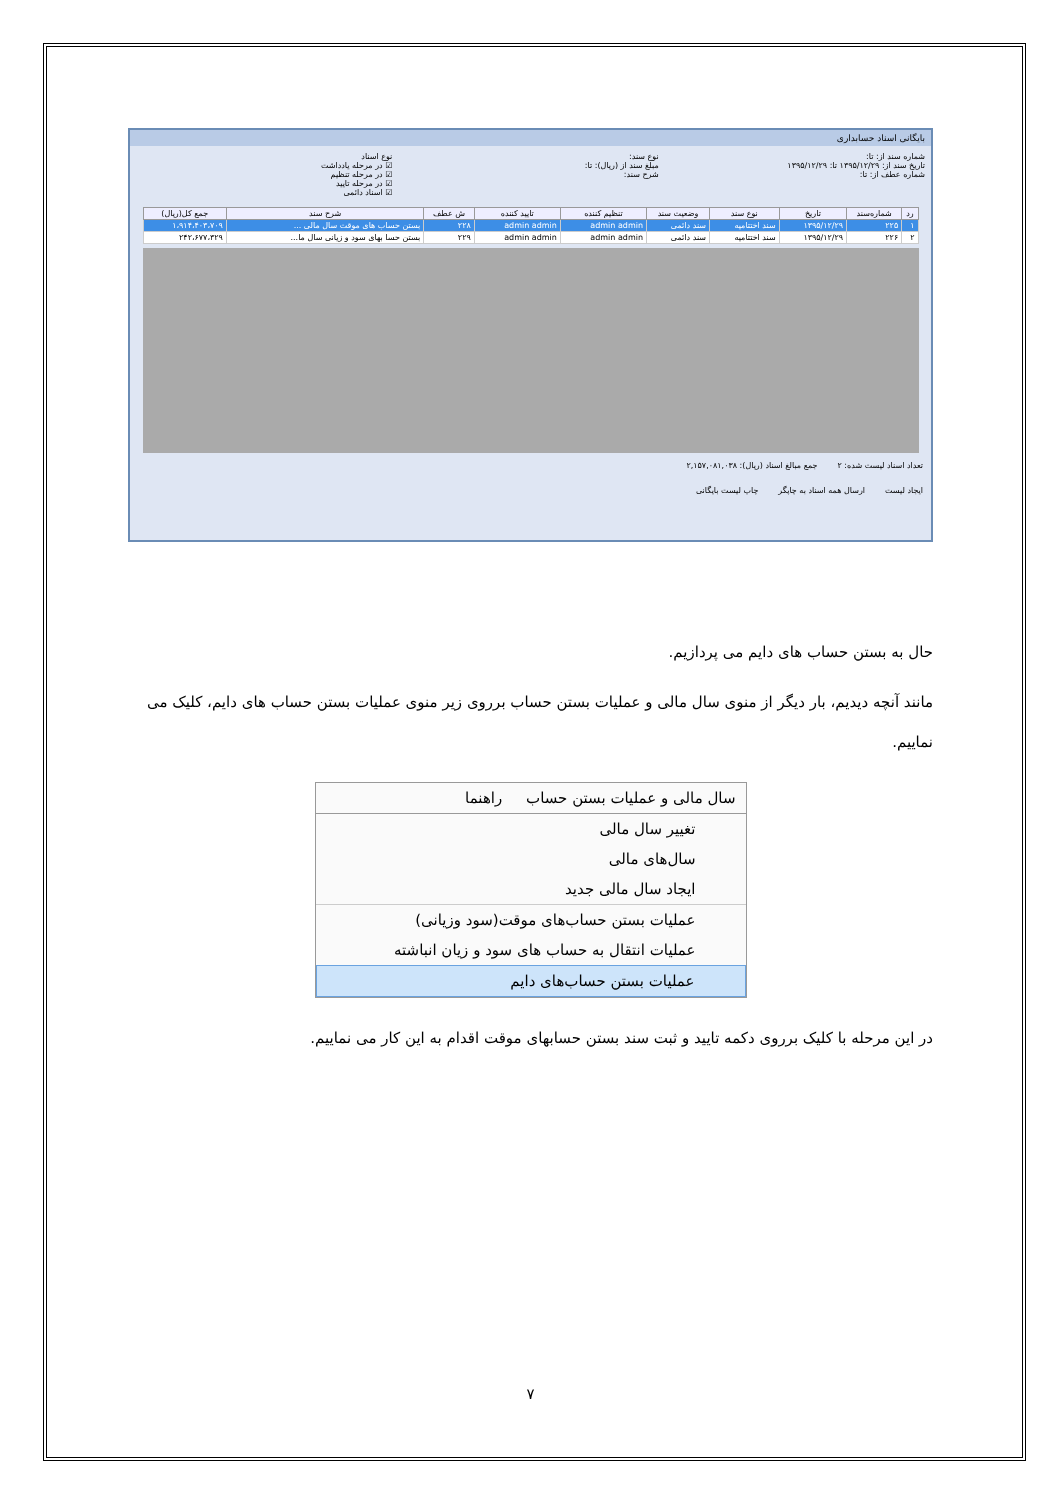بایگانی اسناد حسابداری
شماره سند از: تا:
تاریخ سند از: ۱۳۹۵/۱۲/۲۹ تا: ۱۳۹۵/۱۲/۲۹
شماره عطف از: تا:
نوع سند:
مبلغ سند از (ریال): تا:
شرح سند:
نوع اسناد
☑ در مرحله یادداشت
☑ در مرحله تنظیم
☑ در مرحله تایید
☑ اسناد دائمی
| رد | شماره‌سند | تاریخ | نوع سند | وضعیت سند | تنظیم کننده | تایید کننده | ش عطف | شرح سند | جمع کل(ریال) |
| --- | --- | --- | --- | --- | --- | --- | --- | --- | --- |
| ۱ | ۲۲۵ | ۱۳۹۵/۱۲/۲۹ | سند اختتامیه | سند دائمی | admin admin | admin admin | ۲۲۸ | بستن حساب های موقت سال مالی ... | ۱،۹۱۴،۴۰۳،۷۰۹ |
| ۲ | ۲۲۶ | ۱۳۹۵/۱۲/۲۹ | سند اختتامیه | سند دائمی | admin admin | admin admin | ۲۲۹ | بستن حسا بهای سود و زیانی سال ما... | ۲۴۲،۶۷۷،۳۲۹ |
تعداد اسناد لیست شده: ۲ جمع مبالغ اسناد (ریال): ۲,۱۵۷,۰۸۱,۰۳۸
ایجاد لیست ارسال همه اسناد به چاپگر چاپ لیست بایگانی
حال به بستن حساب های دایم می پردازیم.
مانند آنچه دیدیم، بار دیگر از منوی سال مالی و عملیات بستن حساب برروی زیر منوی عملیات بستن حساب های دایم، کلیک می نماییم.
سال مالی و عملیات بستن حساب راهنما
تغییر سال مالی
سال‌های مالی
ایجاد سال مالی جدید
عملیات بستن حساب‌های موقت(سود وزیانی)
عملیات انتقال به حساب های سود و زیان انباشته
عملیات بستن حساب‌های دایم
در این مرحله با کلیک برروی دکمه تایید و ثبت سند بستن حسابهای موقت اقدام به این کار می نماییم.
۷